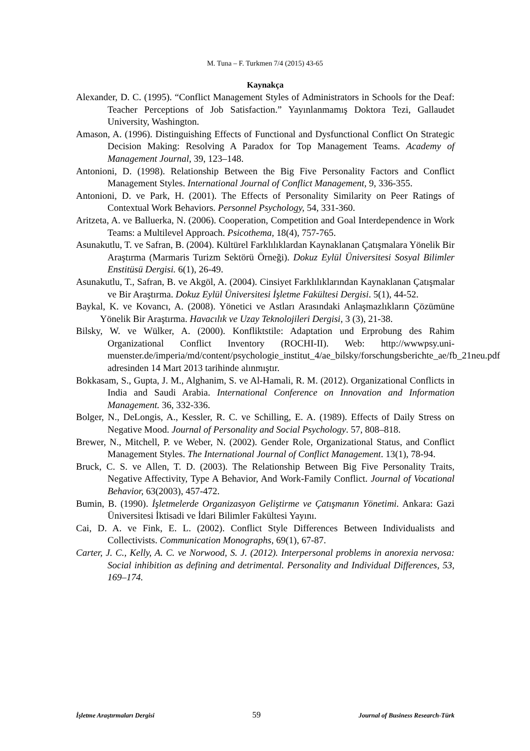M. Tuna – F. Turkmen 7/4 (2015) 43-65
Kaynakça
Alexander, D. C. (1995). “Conflict Management Styles of Administrators in Schools for the Deaf: Teacher Perceptions of Job Satisfaction.” Yayınlanmamış Doktora Tezi, Gallaudet University, Washington.
Amason, A. (1996). Distinguishing Effects of Functional and Dysfunctional Conflict On Strategic Decision Making: Resolving A Paradox for Top Management Teams. Academy of Management Journal, 39, 123–148.
Antonioni, D. (1998). Relationship Between the Big Five Personality Factors and Conflict Management Styles. International Journal of Conflict Management, 9, 336-355.
Antonioni, D. ve Park, H. (2001). The Effects of Personality Similarity on Peer Ratings of Contextual Work Behaviors. Personnel Psychology, 54, 331-360.
Aritzeta, A. ve Balluerka, N. (2006). Cooperation, Competition and Goal Interdependence in Work Teams: a Multilevel Approach. Psicothema, 18(4), 757-765.
Asunakutlu, T. ve Safran, B. (2004). Kültürel Farklılıklardan Kaynaklanan Çatışmalara Yönelik Bir Araştırma (Marmaris Turizm Sektörü Örneği). Dokuz Eylül Üniversitesi Sosyal Bilimler Enstitüsü Dergisi. 6(1), 26-49.
Asunakutlu, T., Safran, B. ve Akgöl, A. (2004). Cinsiyet Farklılıklarından Kaynaklanan Çatışmalar ve Bir Araştırma. Dokuz Eylül Üniversitesi İşletme Fakültesi Dergisi. 5(1), 44-52.
Baykal, K. ve Kovancı, A. (2008). Yönetici ve Astları Arasındaki Anlaşmazlıkların Çözümüne Yönelik Bir Araştırma. Havacılık ve Uzay Teknolojileri Dergisi, 3 (3), 21-38.
Bilsky, W. ve Wülker, A. (2000). Konfliktstile: Adaptation und Erprobung des Rahim Organizational Conflict Inventory (ROCHI-II). Web: http://wwwpsy.uni-muenster.de/imperia/md/content/psychologie_institut_4/ae_bilsky/forschungsberichte_ae/fb_21neu.pdf adresinden 14 Mart 2013 tarihinde alınmıştır.
Bokkasam, S., Gupta, J. M., Alghanim, S. ve Al-Hamali, R. M. (2012). Organizational Conflicts in India and Saudi Arabia. International Conference on Innovation and Information Management. 36, 332-336.
Bolger, N., DeLongis, A., Kessler, R. C. ve Schilling, E. A. (1989). Effects of Daily Stress on Negative Mood. Journal of Personality and Social Psychology. 57, 808–818.
Brewer, N., Mitchell, P. ve Weber, N. (2002). Gender Role, Organizational Status, and Conflict Management Styles. The International Journal of Conflict Management. 13(1), 78-94.
Bruck, C. S. ve Allen, T. D. (2003). The Relationship Between Big Five Personality Traits, Negative Affectivity, Type A Behavior, And Work-Family Conflict. Journal of Vocational Behavior, 63(2003), 457-472.
Bumin, B. (1990). İşletmelerde Organizasyon Geliştirme ve Çatışmanın Yönetimi. Ankara: Gazi Üniversitesi İktisadi ve İdari Bilimler Fakültesi Yayını.
Cai, D. A. ve Fink, E. L. (2002). Conflict Style Differences Between Individualists and Collectivists. Communication Monographs, 69(1), 67-87.
Carter, J. C., Kelly, A. C. ve Norwood, S. J. (2012). Interpersonal problems in anorexia nervosa: Social inhibition as defining and detrimental. Personality and Individual Differences, 53, 169–174.
İşletme Araştırmaları Dergisi 59 Journal of Business Research-Türk